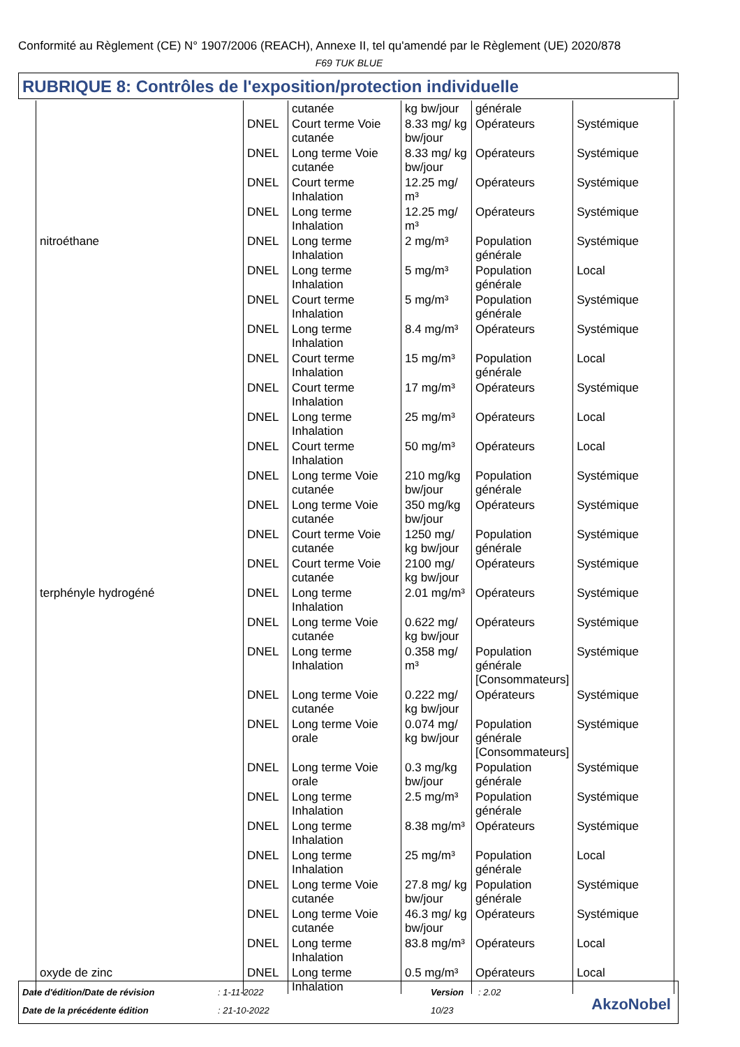Conformité au Règlement (CE) N° 1907/2006 (REACH), Annexe II, tel qu'amendé par le Règlement (UE) 2020/878
F69 TUK BLUE
RUBRIQUE 8: Contrôles de l'exposition/protection individuelle
| | | cutanée | kg bw/jour | générale | |
| | DNEL | Court terme Voie cutanée | 8.33 mg/ kg bw/jour | Opérateurs | Systémique |
| | DNEL | Long terme Voie cutanée | 8.33 mg/ kg bw/jour | Opérateurs | Systémique |
| | DNEL | Court terme Inhalation | 12.25 mg/ m³ | Opérateurs | Systémique |
| | DNEL | Long terme Inhalation | 12.25 mg/ m³ | Opérateurs | Systémique |
| nitroéthane | DNEL | Long terme Inhalation | 2 mg/m³ | Population générale | Systémique |
| | DNEL | Long terme Inhalation | 5 mg/m³ | Population générale | Local |
| | DNEL | Court terme Inhalation | 5 mg/m³ | Population générale | Systémique |
| | DNEL | Long terme Inhalation | 8.4 mg/m³ | Opérateurs | Systémique |
| | DNEL | Court terme Inhalation | 15 mg/m³ | Population générale | Local |
| | DNEL | Court terme Inhalation | 17 mg/m³ | Opérateurs | Systémique |
| | DNEL | Long terme Inhalation | 25 mg/m³ | Opérateurs | Local |
| | DNEL | Court terme Inhalation | 50 mg/m³ | Opérateurs | Local |
| | DNEL | Long terme Voie cutanée | 210 mg/kg bw/jour | Population générale | Systémique |
| | DNEL | Long terme Voie cutanée | 350 mg/kg bw/jour | Opérateurs | Systémique |
| | DNEL | Court terme Voie cutanée | 1250 mg/ kg bw/jour | Population générale | Systémique |
| | DNEL | Court terme Voie cutanée | 2100 mg/ kg bw/jour | Opérateurs | Systémique |
| terphényle hydrogéné | DNEL | Long terme Inhalation | 2.01 mg/m³ | Opérateurs | Systémique |
| | DNEL | Long terme Voie cutanée | 0.622 mg/ kg bw/jour | Opérateurs | Systémique |
| | DNEL | Long terme Inhalation | 0.358 mg/ m³ | Population générale [Consommateurs] | Systémique |
| | DNEL | Long terme Voie cutanée | 0.222 mg/ kg bw/jour | Opérateurs | Systémique |
| | DNEL | Long terme Voie orale | 0.074 mg/ kg bw/jour | Population générale [Consommateurs] | Systémique |
| | DNEL | Long terme Voie orale | 0.3 mg/kg bw/jour | Population générale | Systémique |
| | DNEL | Long terme Inhalation | 2.5 mg/m³ | Population générale | Systémique |
| | DNEL | Long terme Inhalation | 8.38 mg/m³ | Opérateurs | Systémique |
| | DNEL | Long terme Inhalation | 25 mg/m³ | Population générale | Local |
| | DNEL | Long terme Voie cutanée | 27.8 mg/ kg bw/jour | Population générale | Systémique |
| | DNEL | Long terme Voie cutanée | 46.3 mg/ kg bw/jour | Opérateurs | Systémique |
| | DNEL | Long terme Inhalation | 83.8 mg/m³ | Opérateurs | Local |
| oxyde de zinc | DNEL | Long terme Inhalation | 0.5 mg/m³ | Opérateurs | Local |
Date d'édition/Date de révision
: 1-11-2022 Version : 2.02
Date de la précédente édition : 21-10-2022 10/23 AkzoNobel